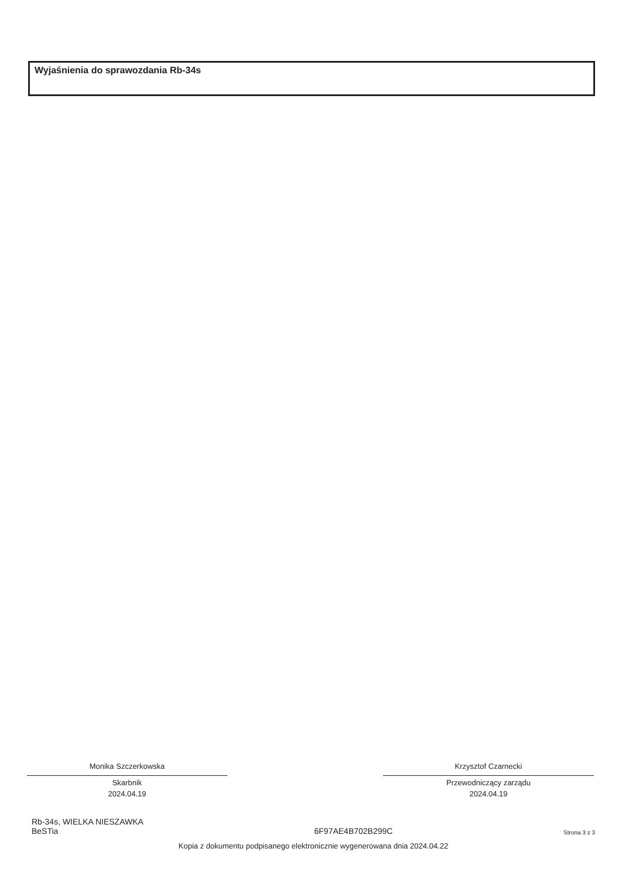Wyjaśnienia do sprawozdania Rb-34s
Monika Szczerkowska
Skarbnik
2024.04.19
Krzysztof Czarnecki
Przewodniczący zarządu
2024.04.19
Rb-34s, WIELKA NIESZAWKA
BeSTia
6F97AE4B702B299C
Strona 3 z 3
Kopia z dokumentu podpisanego elektronicznie wygenerowana dnia 2024.04.22